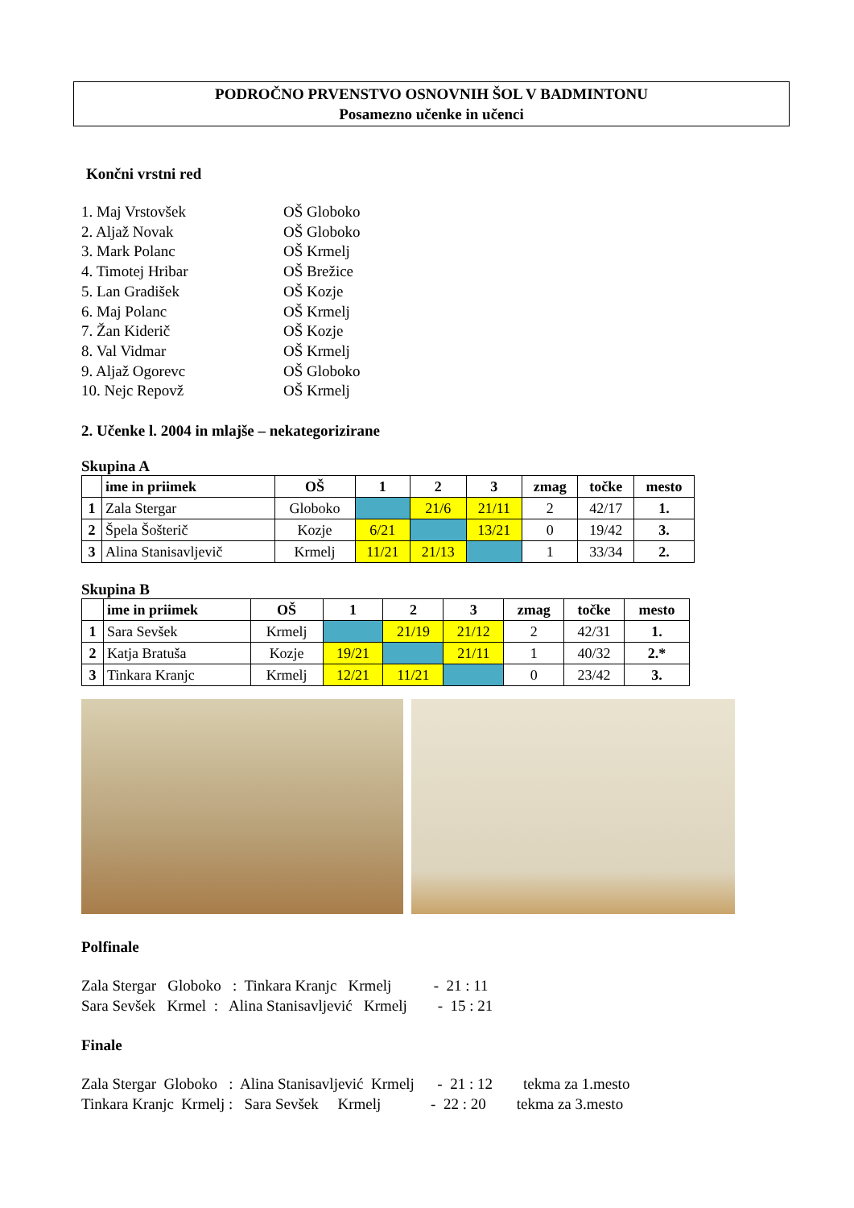PODROČNO PRVENSTVO OSNOVNIH ŠOL V BADMINTONU
Posamezno učenke in učenci
Končni vrstni red
1. Maj Vrstovšek OŠ Globoko
2. Aljaž Novak OŠ Globoko
3. Mark Polanc OŠ Krmelj
4. Timotej Hribar OŠ Brežice
5. Lan Gradišek OŠ Kozje
6. Maj Polanc OŠ Krmelj
7. Žan Kiderič OŠ Kozje
8. Val Vidmar OŠ Krmelj
9. Aljaž Ogorevc OŠ Globoko
10. Nejc Repovž OŠ Krmelj
2. Učenke l. 2004 in mlajše – nekategorizirane
Skupina A
| | ime in priimek | OŠ | 1 | 2 | 3 | zmag | točke | mesto |
| --- | --- | --- | --- | --- | --- | --- | --- | --- |
| 1 | Zala Stergar | Globoko | | 21/6 | 21/11 | 2 | 42/17 | 1. |
| 2 | Špela Šošterič | Kozje | 6/21 | | 13/21 | 0 | 19/42 | 3. |
| 3 | Alina Stanisavljevič | Krmelj | 11/21 | 21/13 | | 1 | 33/34 | 2. |
Skupina B
| | ime in priimek | OŠ | 1 | 2 | 3 | zmag | točke | mesto |
| --- | --- | --- | --- | --- | --- | --- | --- | --- |
| 1 | Sara Sevšek | Krmelj | | 21/19 | 21/12 | 2 | 42/31 | 1. |
| 2 | Katja Bratuša | Kozje | 19/21 | | 21/11 | 1 | 40/32 | 2.* |
| 3 | Tinkara Kranjc | Krmelj | 12/21 | 11/21 | | 0 | 23/42 | 3. |
Polfinale
Zala Stergar Globoko : Tinkara Kranjc Krmelj - 21 : 11 Sara Sevšek Krmel : Alina Stanisavljević Krmelj - 15 : 21
Finale
Zala Stergar Globoko : Alina Stanisavljević Krmelj - 21 : 12 tekma za 1.mesto Tinkara Kranjc Krmelj : Sara Sevšek Krmelj - 22 : 20 tekma za 3.mesto